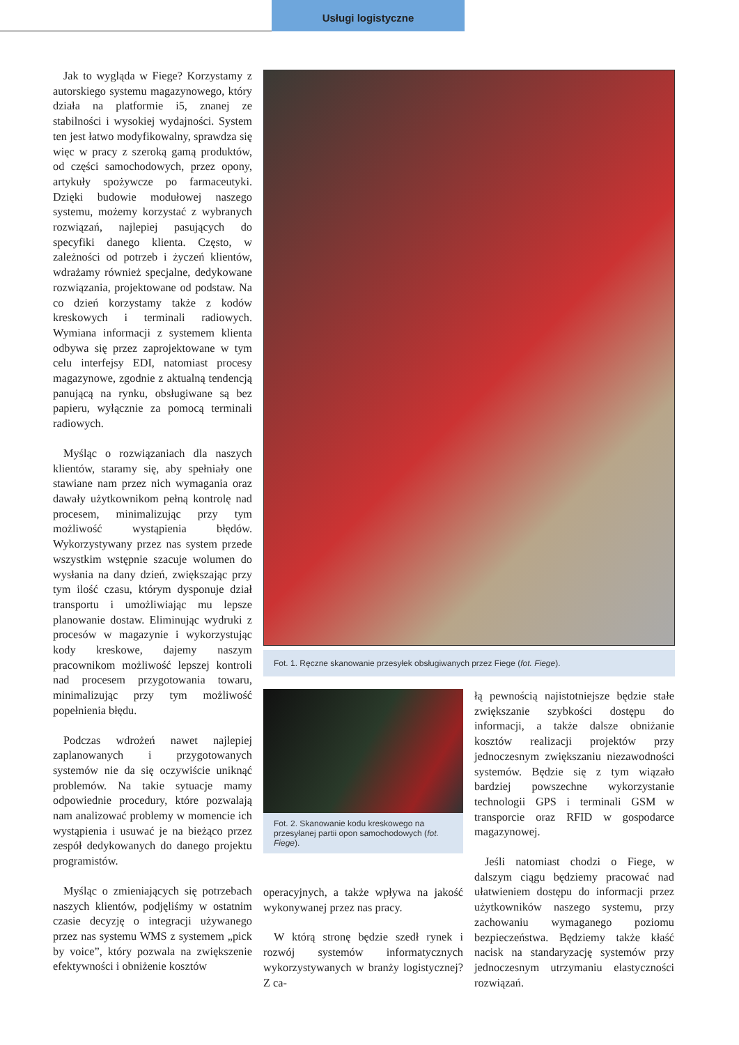Usługi logistyczne
Jak to wygląda w Fiege? Korzystamy z autorskiego systemu magazynowego, który działa na platformie i5, znanej ze stabilności i wysokiej wydajności. System ten jest łatwo modyfikowalny, sprawdza się więc w pracy z szeroką gamą produktów, od części samochodowych, przez opony, artykuły spożywcze po farmaceutyki. Dzięki budowie modułowej naszego systemu, możemy korzystać z wybranych rozwiązań, najlepiej pasujących do specyfiki danego klienta. Często, w zależności od potrzeb i życzeń klientów, wdrażamy również specjalne, dedykowane rozwiązania, projektowane od podstaw. Na co dzień korzystamy także z kodów kreskowych i terminali radiowych. Wymiana informacji z systemem klienta odbywa się przez zaprojektowane w tym celu interfejsy EDI, natomiast procesy magazynowe, zgodnie z aktualną tendencją panującą na rynku, obsługiwane są bez papieru, wyłącznie za pomocą terminali radiowych.
Myśląc o rozwiązaniach dla naszych klientów, staramy się, aby spełniały one stawiane nam przez nich wymagania oraz dawały użytkownikom pełną kontrolę nad procesem, minimalizując przy tym możliwość wystąpienia błędów. Wykorzystywany przez nas system przede wszystkim wstępnie szacuje wolumen do wysłania na dany dzień, zwiększając przy tym ilość czasu, którym dysponuje dział transportu i umożliwiając mu lepsze planowanie dostaw. Eliminując wydruki z procesów w magazynie i wykorzystując kody kreskowe, dajemy naszym pracownikom możliwość lepszej kontroli nad procesem przygotowania towaru, minimalizując przy tym możliwość popełnienia błędu.
Podczas wdrożeń nawet najlepiej zaplanowanych i przygotowanych systemów nie da się oczywiście uniknąć problemów. Na takie sytuacje mamy odpowiednie procedury, które pozwalają nam analizować problemy w momencie ich wystąpienia i usuwać je na bieżąco przez zespół dedykowanych do danego projektu programistów.
Myśląc o zmieniających się potrzebach naszych klientów, podjęliśmy w ostatnim czasie decyzję o integracji używanego przez nas systemu WMS z systemem „pick by voice”, który pozwala na zwiększenie efektywności i obniżenie kosztów
Fot. 1. Ręczne skanowanie przesyłek obsługiwanych przez Fiege (fot. Fiege).
Fot. 2. Skanowanie kodu kreskowego na przesyłanej partii opon samochodowych (fot. Fiege).
operacyjnych, a także wpływa na jakość wykonywanej przez nas pracy.
W którą stronę będzie szedł rynek i rozwój systemów informatycznych wykorzystywanych w branży logistycznej? Z ca-
łą pewnością najistotniejsze będzie stałe zwiększanie szybkości dostępu do informacji, a także dalsze obniżanie kosztów realizacji projektów przy jednoczesnym zwiększaniu niezawodności systemów. Będzie się z tym wiązało bardziej powszechne wykorzystanie technologii GPS i terminali GSM w transporcie oraz RFID w gospodarce magazynowej.
Jeśli natomiast chodzi o Fiege, w dalszym ciągu będziemy pracować nad ułatwieniem dostępu do informacji przez użytkowników naszego systemu, przy zachowaniu wymaganego poziomu bezpieczeństwa. Będziemy także kłaść nacisk na standaryzację systemów przy jednoczesnym utrzymaniu elastyczności rozwiązań.